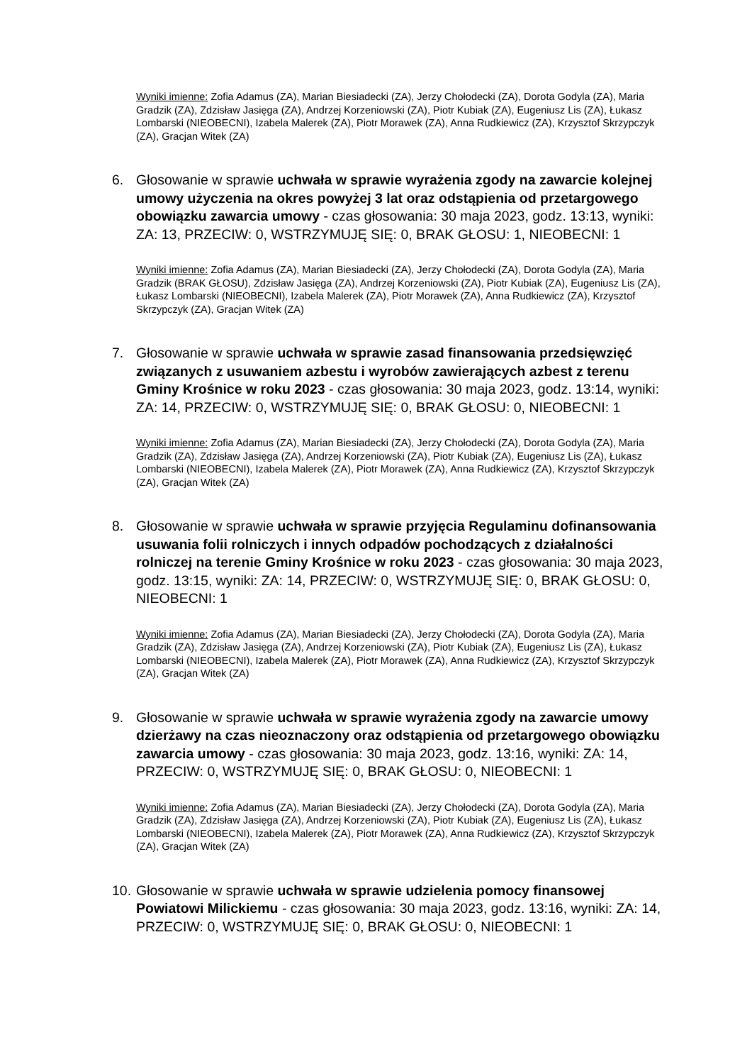Wyniki imienne: Zofia Adamus (ZA), Marian Biesiadecki (ZA), Jerzy Chołodecki (ZA), Dorota Godyla (ZA), Maria Gradzik (ZA), Zdzisław Jasięga (ZA), Andrzej Korzeniowski (ZA), Piotr Kubiak (ZA), Eugeniusz Lis (ZA), Łukasz Lombarski (NIEOBECNI), Izabela Malerek (ZA), Piotr Morawek (ZA), Anna Rudkiewicz (ZA), Krzysztof Skrzypczyk (ZA), Gracjan Witek (ZA)
6. Głosowanie w sprawie uchwała w sprawie wyrażenia zgody na zawarcie kolejnej umowy użyczenia na okres powyżej 3 lat oraz odstąpienia od przetargowego obowiązku zawarcia umowy - czas głosowania: 30 maja 2023, godz. 13:13, wyniki: ZA: 13, PRZECIW: 0, WSTRZYMUJĘ SIĘ: 0, BRAK GŁOSU: 1, NIEOBECNI: 1
Wyniki imienne: Zofia Adamus (ZA), Marian Biesiadecki (ZA), Jerzy Chołodecki (ZA), Dorota Godyla (ZA), Maria Gradzik (BRAK GŁOSU), Zdzisław Jasięga (ZA), Andrzej Korzeniowski (ZA), Piotr Kubiak (ZA), Eugeniusz Lis (ZA), Łukasz Lombarski (NIEOBECNI), Izabela Malerek (ZA), Piotr Morawek (ZA), Anna Rudkiewicz (ZA), Krzysztof Skrzypczyk (ZA), Gracjan Witek (ZA)
7. Głosowanie w sprawie uchwała w sprawie zasad finansowania przedsięwzięć związanych z usuwaniem azbestu i wyrobów zawierających azbest z terenu Gminy Krośnice w roku 2023 - czas głosowania: 30 maja 2023, godz. 13:14, wyniki: ZA: 14, PRZECIW: 0, WSTRZYMUJĘ SIĘ: 0, BRAK GŁOSU: 0, NIEOBECNI: 1
Wyniki imienne: Zofia Adamus (ZA), Marian Biesiadecki (ZA), Jerzy Chołodecki (ZA), Dorota Godyla (ZA), Maria Gradzik (ZA), Zdzisław Jasięga (ZA), Andrzej Korzeniowski (ZA), Piotr Kubiak (ZA), Eugeniusz Lis (ZA), Łukasz Lombarski (NIEOBECNI), Izabela Malerek (ZA), Piotr Morawek (ZA), Anna Rudkiewicz (ZA), Krzysztof Skrzypczyk (ZA), Gracjan Witek (ZA)
8. Głosowanie w sprawie uchwała w sprawie przyjęcia Regulaminu dofinansowania usuwania folii rolniczych i innych odpadów pochodzących z działalności rolniczej na terenie Gminy Krośnice w roku 2023 - czas głosowania: 30 maja 2023, godz. 13:15, wyniki: ZA: 14, PRZECIW: 0, WSTRZYMUJĘ SIĘ: 0, BRAK GŁOSU: 0, NIEOBECNI: 1
Wyniki imienne: Zofia Adamus (ZA), Marian Biesiadecki (ZA), Jerzy Chołodecki (ZA), Dorota Godyla (ZA), Maria Gradzik (ZA), Zdzisław Jasięga (ZA), Andrzej Korzeniowski (ZA), Piotr Kubiak (ZA), Eugeniusz Lis (ZA), Łukasz Lombarski (NIEOBECNI), Izabela Malerek (ZA), Piotr Morawek (ZA), Anna Rudkiewicz (ZA), Krzysztof Skrzypczyk (ZA), Gracjan Witek (ZA)
9. Głosowanie w sprawie uchwała w sprawie wyrażenia zgody na zawarcie umowy dzierżawy na czas nieoznaczony oraz odstąpienia od przetargowego obowiązku zawarcia umowy - czas głosowania: 30 maja 2023, godz. 13:16, wyniki: ZA: 14, PRZECIW: 0, WSTRZYMUJĘ SIĘ: 0, BRAK GŁOSU: 0, NIEOBECNI: 1
Wyniki imienne: Zofia Adamus (ZA), Marian Biesiadecki (ZA), Jerzy Chołodecki (ZA), Dorota Godyla (ZA), Maria Gradzik (ZA), Zdzisław Jasięga (ZA), Andrzej Korzeniowski (ZA), Piotr Kubiak (ZA), Eugeniusz Lis (ZA), Łukasz Lombarski (NIEOBECNI), Izabela Malerek (ZA), Piotr Morawek (ZA), Anna Rudkiewicz (ZA), Krzysztof Skrzypczyk (ZA), Gracjan Witek (ZA)
10.
Głosowanie w sprawie uchwała w sprawie udzielenia pomocy finansowej Powiatowi Milickiemu - czas głosowania: 30 maja 2023, godz. 13:16, wyniki: ZA: 14, PRZECIW: 0, WSTRZYMUJĘ SIĘ: 0, BRAK GŁOSU: 0, NIEOBECNI: 1